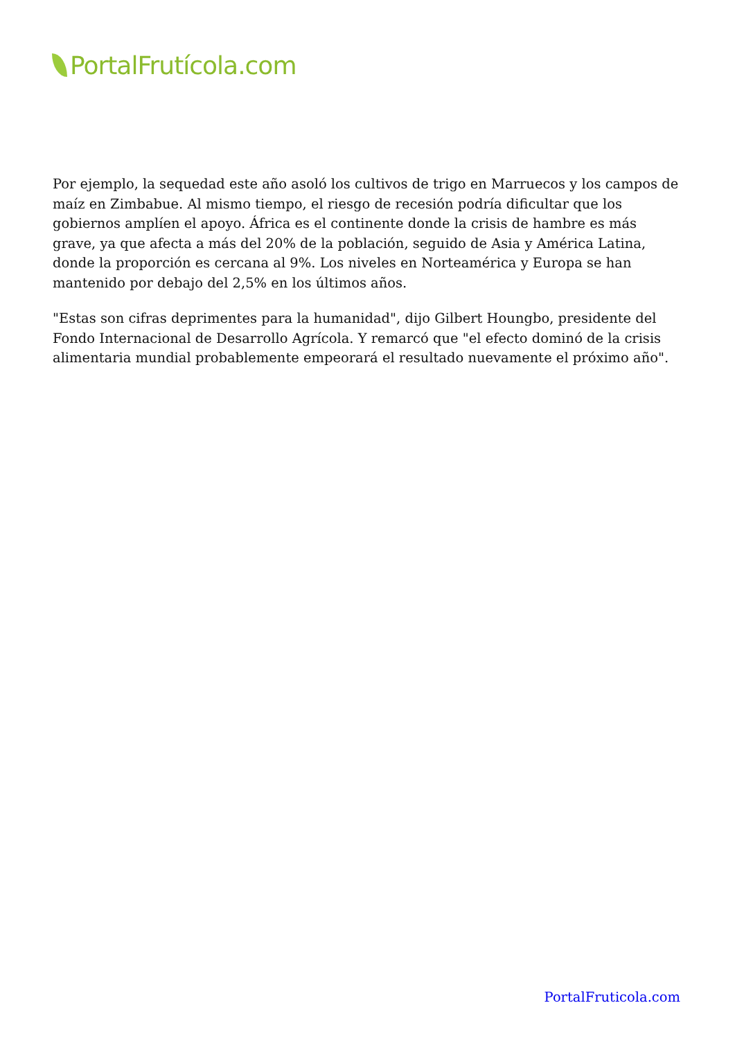PortalFrutícola.com
Por ejemplo, la sequedad este año asoló los cultivos de trigo en Marruecos y los campos de maíz en Zimbabue. Al mismo tiempo, el riesgo de recesión podría dificultar que los gobiernos amplíen el apoyo. África es el continente donde la crisis de hambre es más grave, ya que afecta a más del 20% de la población, seguido de Asia y América Latina, donde la proporción es cercana al 9%. Los niveles en Norteamérica y Europa se han mantenido por debajo del 2,5% en los últimos años.
"Estas son cifras deprimentes para la humanidad", dijo Gilbert Houngbo, presidente del Fondo Internacional de Desarrollo Agrícola. Y remarcó que "el efecto dominó de la crisis alimentaria mundial probablemente empeorará el resultado nuevamente el próximo año".
PortalFruticola.com